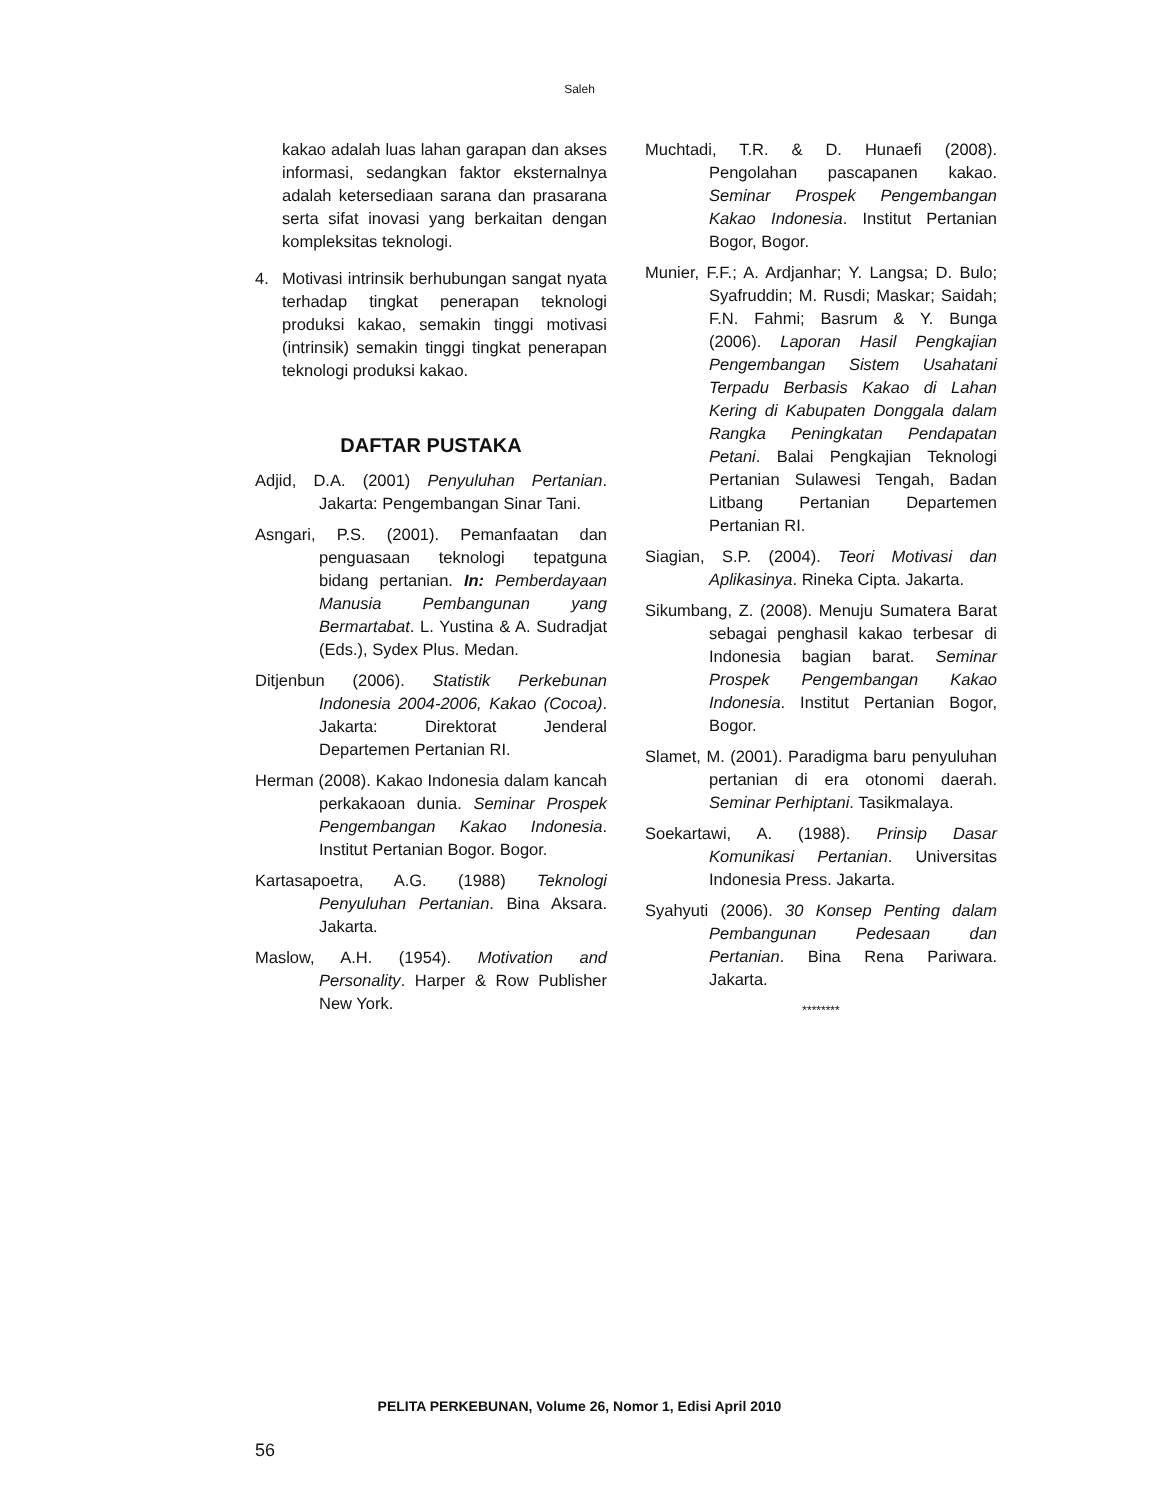Saleh
kakao adalah luas lahan garapan dan akses informasi, sedangkan faktor eksternalnya adalah ketersediaan sarana dan prasarana serta sifat inovasi yang berkaitan dengan kompleksitas teknologi.
4. Motivasi intrinsik berhubungan sangat nyata terhadap tingkat penerapan teknologi produksi kakao, semakin tinggi motivasi (intrinsik) semakin tinggi tingkat penerapan teknologi produksi kakao.
DAFTAR PUSTAKA
Adjid, D.A. (2001) Penyuluhan Pertanian. Jakarta: Pengembangan Sinar Tani.
Asngari, P.S. (2001). Pemanfaatan dan penguasaan teknologi tepatguna bidang pertanian. In: Pemberdayaan Manusia Pembangunan yang Bermartabat. L. Yustina & A. Sudradjat (Eds.), Sydex Plus. Medan.
Ditjenbun (2006). Statistik Perkebunan Indonesia 2004-2006, Kakao (Cocoa). Jakarta: Direktorat Jenderal Departemen Pertanian RI.
Herman (2008). Kakao Indonesia dalam kancah perkakaoan dunia. Seminar Prospek Pengembangan Kakao Indonesia. Institut Pertanian Bogor. Bogor.
Kartasapoetra, A.G. (1988) Teknologi Penyuluhan Pertanian. Bina Aksara. Jakarta.
Maslow, A.H. (1954). Motivation and Personality. Harper & Row Publisher New York.
Muchtadi, T.R. & D. Hunaefi (2008). Pengolahan pascapanen kakao. Seminar Prospek Pengembangan Kakao Indonesia. Institut Pertanian Bogor, Bogor.
Munier, F.F.; A. Ardjanhar; Y. Langsa; D. Bulo; Syafruddin; M. Rusdi; Maskar; Saidah; F.N. Fahmi; Basrum & Y. Bunga (2006). Laporan Hasil Pengkajian Pengembangan Sistem Usahatani Terpadu Berbasis Kakao di Lahan Kering di Kabupaten Donggala dalam Rangka Peningkatan Pendapatan Petani. Balai Pengkajian Teknologi Pertanian Sulawesi Tengah, Badan Litbang Pertanian Departemen Pertanian RI.
Siagian, S.P. (2004). Teori Motivasi dan Aplikasinya. Rineka Cipta. Jakarta.
Sikumbang, Z. (2008). Menuju Sumatera Barat sebagai penghasil kakao terbesar di Indonesia bagian barat. Seminar Prospek Pengembangan Kakao Indonesia. Institut Pertanian Bogor, Bogor.
Slamet, M. (2001). Paradigma baru penyuluhan pertanian di era otonomi daerah. Seminar Perhiptani. Tasikmalaya.
Soekartawi, A. (1988). Prinsip Dasar Komunikasi Pertanian. Universitas Indonesia Press. Jakarta.
Syahyuti (2006). 30 Konsep Penting dalam Pembangunan Pedesaan dan Pertanian. Bina Rena Pariwara. Jakarta.
********
PELITA PERKEBUNAN, Volume 26, Nomor 1, Edisi April 2010
56